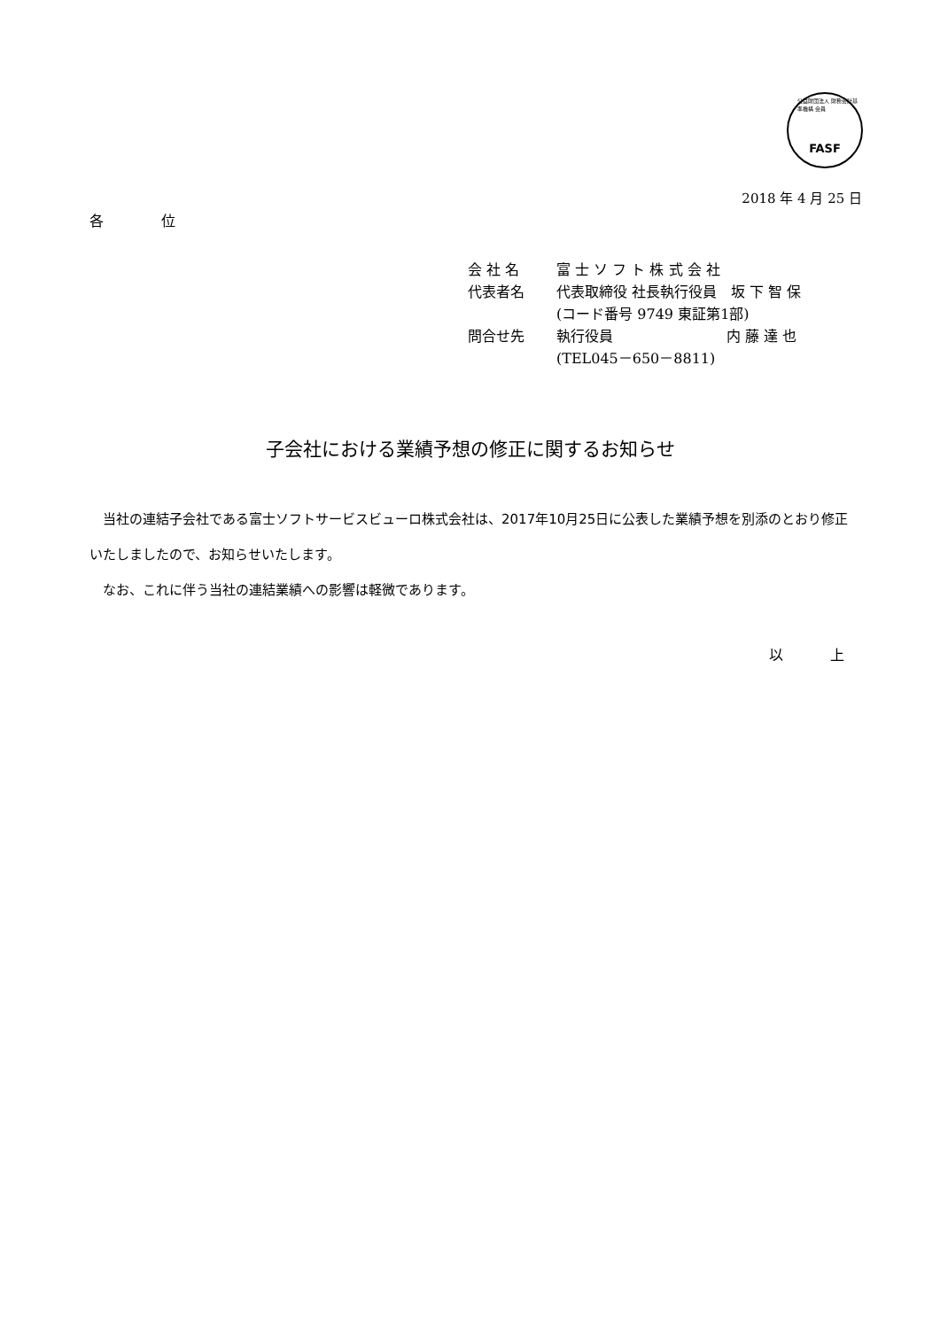公益財団法人 財務会計基準機構 会員
FASF
2018 年 4 月 25 日
各 位
| 会 社 名 | 富 士 ソ フ ト 株 式 会 社 |
| 代表者名 | 代表取締役 社長執行役員 坂 下 智 保 |
| | (コード番号 9749 東証第1部) |
| 問合せ先 | 執行役員 内 藤 達 也 |
| | (TEL045－650－8811) |
子会社における業績予想の修正に関するお知らせ
　当社の連結子会社である富士ソフトサービスビューロ株式会社は、2017年10月25日に公表した業績予想を別添のとおり修正いたしましたので、お知らせいたします。
　なお、これに伴う当社の連結業績への影響は軽微であります。
以 上